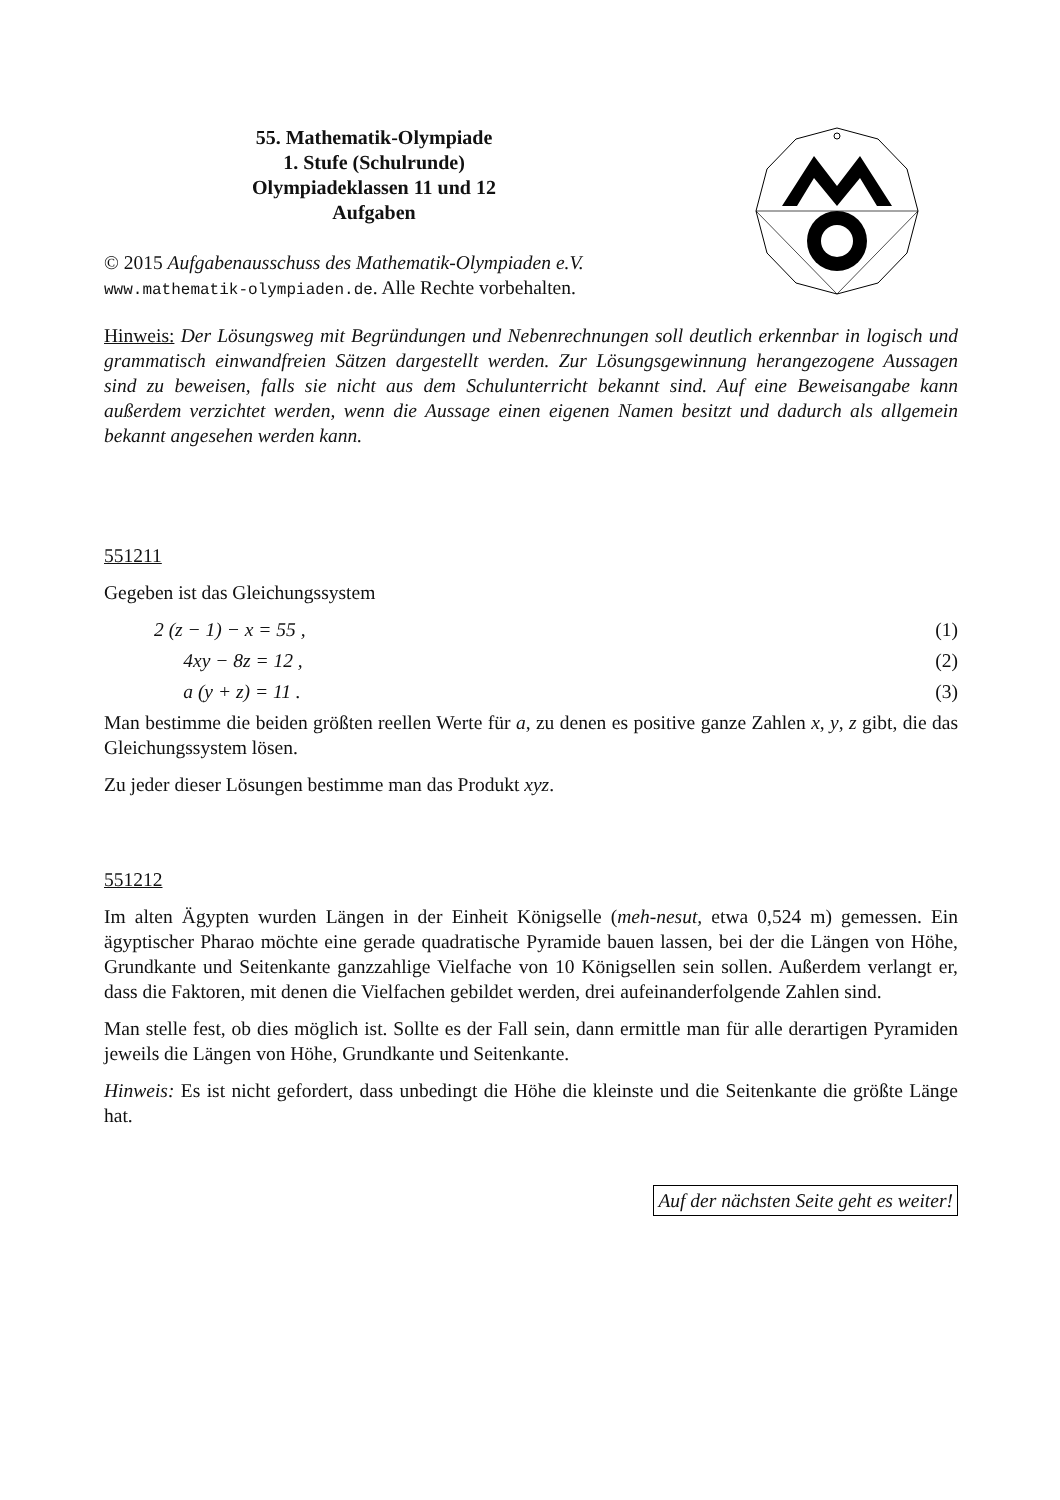55. Mathematik-Olympiade
1. Stufe (Schulrunde)
Olympiadeklassen 11 und 12
Aufgaben
© 2015 Aufgabenausschuss des Mathematik-Olympiaden e.V.
www.mathematik-olympiaden.de. Alle Rechte vorbehalten.
Hinweis: Der Lösungsweg mit Begründungen und Nebenrechnungen soll deutlich erkennbar in logisch und grammatisch einwandfreien Sätzen dargestellt werden. Zur Lösungsgewinnung herangezogene Aussagen sind zu beweisen, falls sie nicht aus dem Schulunterricht bekannt sind. Auf eine Beweisangabe kann außerdem verzichtet werden, wenn die Aussage einen eigenen Namen besitzt und dadurch als allgemein bekannt angesehen werden kann.
551211
Gegeben ist das Gleichungssystem
2 (z − 1) − x = 55 , (1)
4xy − 8z = 12 , (2)
a (y + z) = 11 . (3)
Man bestimme die beiden größten reellen Werte für a, zu denen es positive ganze Zahlen x, y, z gibt, die das Gleichungssystem lösen.
Zu jeder dieser Lösungen bestimme man das Produkt xyz.
551212
Im alten Ägypten wurden Längen in der Einheit Königselle (meh-nesut, etwa 0,524 m) gemessen. Ein ägyptischer Pharao möchte eine gerade quadratische Pyramide bauen lassen, bei der die Längen von Höhe, Grundkante und Seitenkante ganzzahlige Vielfache von 10 Königsellen sein sollen. Außerdem verlangt er, dass die Faktoren, mit denen die Vielfachen gebildet werden, drei aufeinanderfolgende Zahlen sind.
Man stelle fest, ob dies möglich ist. Sollte es der Fall sein, dann ermittle man für alle derartigen Pyramiden jeweils die Längen von Höhe, Grundkante und Seitenkante.
Hinweis: Es ist nicht gefordert, dass unbedingt die Höhe die kleinste und die Seitenkante die größte Länge hat.
Auf der nächsten Seite geht es weiter!